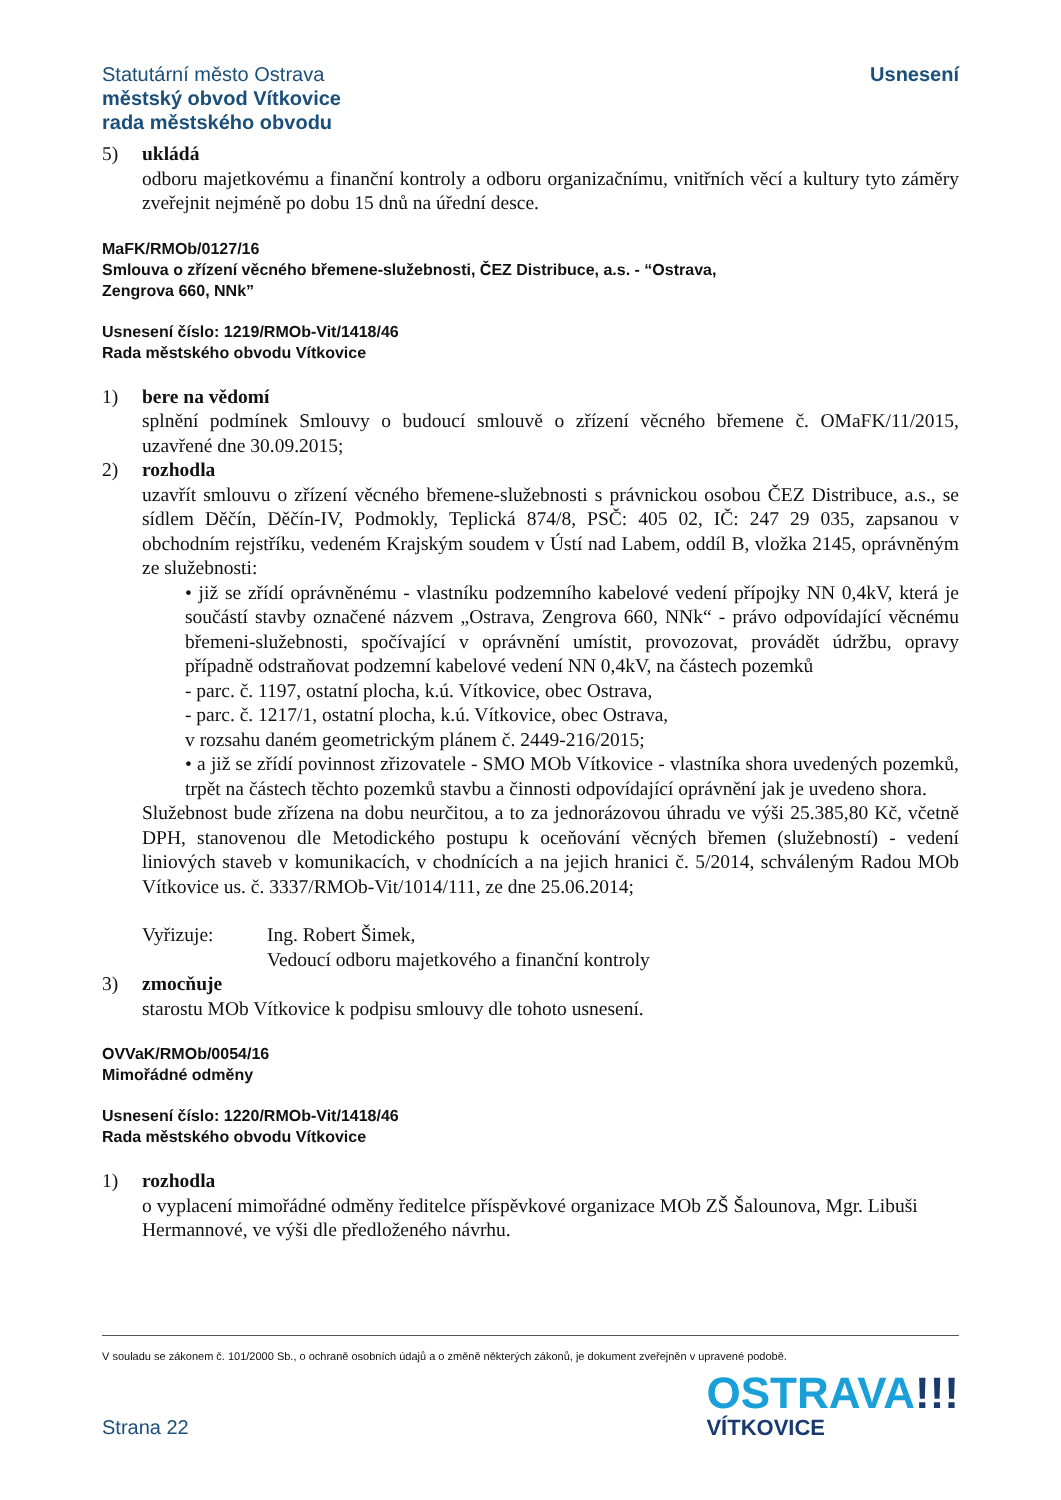Statutární město Ostrava
městský obvod Vítkovice
rada městského obvodu
Usnesení
5) ukládá
odboru majetkovému a finanční kontroly a odboru organizačnímu, vnitřních věcí a kultury tyto záměry zveřejnit nejméně po dobu 15 dnů na úřední desce.
MaFK/RMOb/0127/16
Smlouva o zřízení věcného břemene-služebnosti, ČEZ Distribuce, a.s. - “Ostrava,
Zengrova 660, NNk”
Usnesení číslo: 1219/RMOb-Vit/1418/46
Rada městského obvodu Vítkovice
1) bere na vědomí
splnění podmínek Smlouvy o budoucí smlouvě o zřízení věcného břemene č. OMaFK/11/2015, uzavřené dne 30.09.2015;
2) rozhodla
uzavřít smlouvu o zřízení věcného břemene-služebnosti s právnickou osobou ČEZ Distribuce, a.s., se sídlem Děčín, Děčín-IV, Podmokly, Teplická 874/8, PSČ: 405 02, IČ: 247 29 035, zapsanou v obchodním rejstříku, vedeném Krajským soudem v Ústí nad Labem, oddíl B, vložka 2145, oprávněným ze služebnosti:
• již se zřídí oprávněnému - vlastníku podzemního kabelové vedení přípojky NN 0,4kV, která je součástí stavby označené názvem „Ostrava, Zengrova 660, NNk“ - právo odpovídající věcnému břemeni-služebnosti, spočívající v oprávnění umístit, provozovat, provádět údržbu, opravy případně odstraňovat podzemní kabelové vedení NN 0,4kV, na částech pozemků
- parc. č. 1197, ostatní plocha, k.ú. Vítkovice, obec Ostrava,
- parc. č. 1217/1, ostatní plocha, k.ú. Vítkovice, obec Ostrava,
v rozsahu daném geometrickým plánem č. 2449-216/2015;
• a již se zřídí povinnost zřizovatele - SMO MOb Vítkovice - vlastníka shora uvedených pozemků, trpět na částech těchto pozemků stavbu a činnosti odpovídající oprávnění jak je uvedeno shora.
Služebnost bude zřízena na dobu neurčitou, a to za jednorázovou úhradu ve výši 25.385,80 Kč, včetně DPH, stanovenou dle Metodického postupu k oceňování věcných břemen (služebností) - vedení liniových staveb v komunikacích, v chodnících a na jejich hranici č. 5/2014, schváleným Radou MOb Vítkovice us. č. 3337/RMOb-Vit/1014/111, ze dne 25.06.2014;
Vyřizuje: Ing. Robert Šimek,
Vedoucí odboru majetkového a finanční kontroly
3) zmocňuje
starostu MOb Vítkovice k podpisu smlouvy dle tohoto usnesení.
OVVaK/RMOb/0054/16
Mimořádné odměny
Usnesení číslo: 1220/RMOb-Vit/1418/46
Rada městského obvodu Vítkovice
1) rozhodla
o vyplacení mimořádné odměny ředitelce příspěvkové organizace MOb ZŠ Šalounova, Mgr. Libuši Hermannové, ve výši dle předloženého návrhu.
V souladu se zákonem č. 101/2000 Sb., o ochraně osobních údajů a o změně některých zákonů, je dokument zveřejněn v upravené podobě.
Strana 22
OSTRAVA!!!
VÍTKOVICE